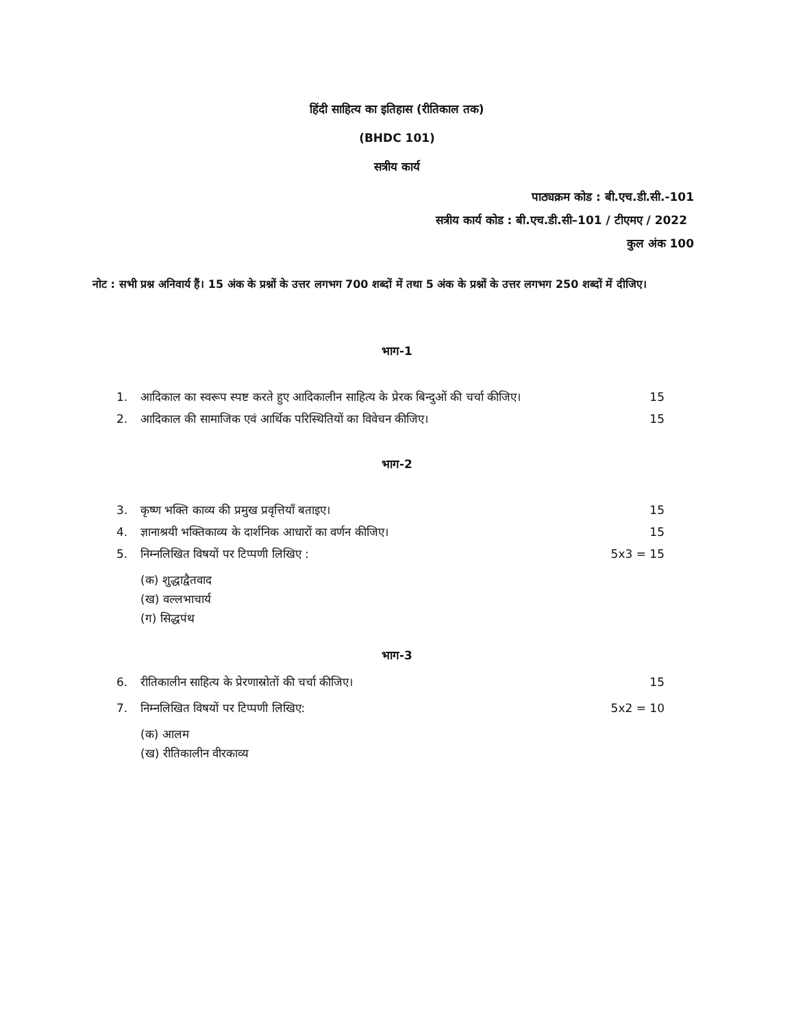हिंदी साहित्य का इतिहास (रीतिकाल तक)
(BHDC 101)
सत्रीय कार्य
पाठ्यक्रम कोड : बी.एच.डी.सी.-101
सत्रीय कार्य कोड : बी.एच.डी.सी–101 / टीएमए / 2022
कुल अंक 100
नोट : सभी प्रश्न अनिवार्य हैं। 15 अंक के प्रश्नों के उत्तर लगभग 700 शब्दों में तथा 5 अंक के प्रश्नों के उत्तर लगभग 250 शब्दों में दीजिए।
भाग-1
1. आदिकाल का स्वरूप स्पष्ट करते हुए आदिकालीन साहित्य के प्रेरक बिन्दुओं की चर्चा कीजिए। 15
2. आदिकाल की सामाजिक एवं आर्थिक परिस्थितियों का विवेचन कीजिए। 15
भाग-2
3. कृष्ण भक्ति काव्य की प्रमुख प्रवृत्तियाँ बताइए। 15
4. ज्ञानाश्रयी भक्तिकाव्य के दार्शनिक आधारों का वर्णन कीजिए। 15
5. निम्नलिखित विषयों पर टिप्पणी लिखिए : 5x3 = 15
(क) शुद्धाद्वैतवाद
(ख) वल्लभाचार्य
(ग) सिद्धपंथ
भाग-3
6. रीतिकालीन साहित्य के प्रेरणास्रोतों की चर्चा कीजिए। 15
7. निम्नलिखित विषयों पर टिप्पणी लिखिए: 5x2 = 10
(क) आलम
(ख) रीतिकालीन वीरकाव्य